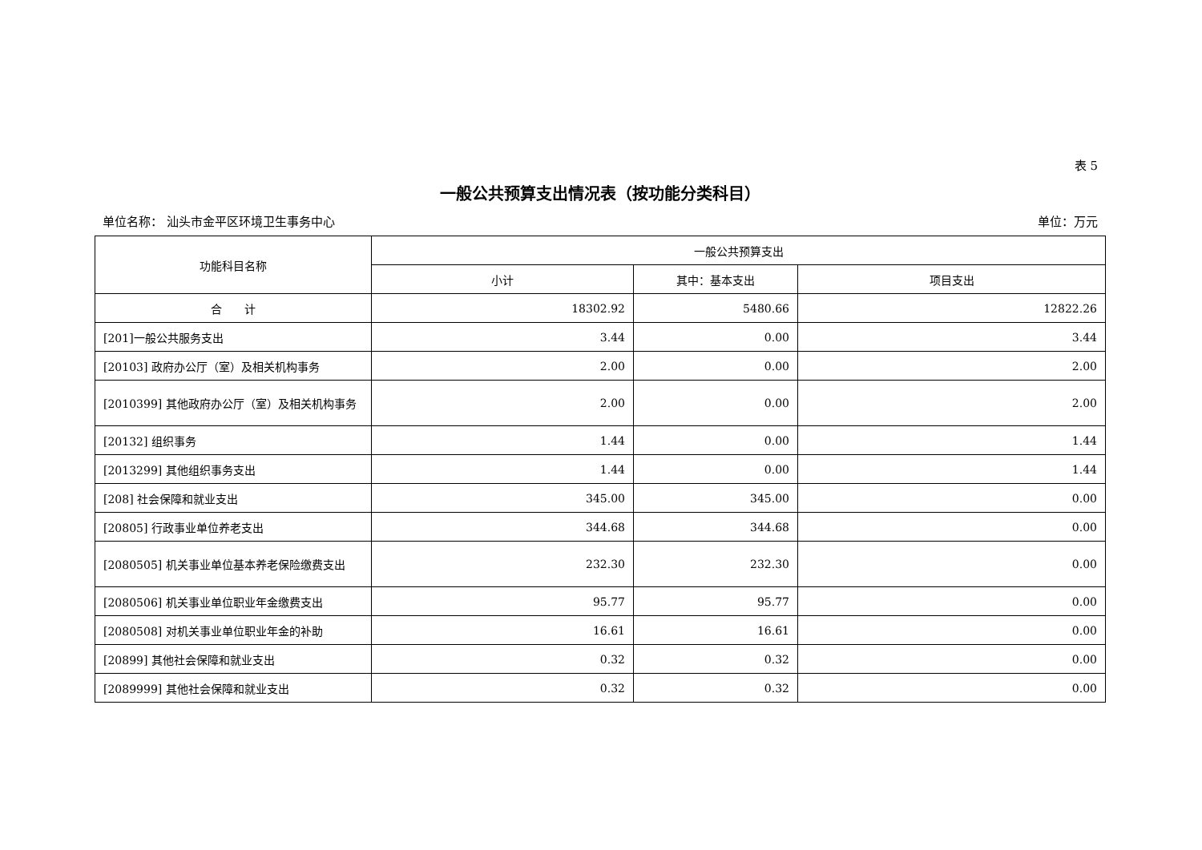表 5
一般公共预算支出情况表（按功能分类科目）
单位名称： 汕头市金平区环境卫生事务中心 单位：万元
| 功能科目名称 | 一般公共预算支出 | | |
| --- | --- | --- | --- |
| | 小计 | 其中：基本支出 | 项目支出 |
| 合 计 | 18302.92 | 5480.66 | 12822.26 |
| [201]一般公共服务支出 | 3.44 | 0.00 | 3.44 |
| [20103] 政府办公厅（室）及相关机构事务 | 2.00 | 0.00 | 2.00 |
| [2010399] 其他政府办公厅（室）及相关机构事务 | 2.00 | 0.00 | 2.00 |
| [20132] 组织事务 | 1.44 | 0.00 | 1.44 |
| [2013299] 其他组织事务支出 | 1.44 | 0.00 | 1.44 |
| [208] 社会保障和就业支出 | 345.00 | 345.00 | 0.00 |
| [20805] 行政事业单位养老支出 | 344.68 | 344.68 | 0.00 |
| [2080505] 机关事业单位基本养老保险缴费支出 | 232.30 | 232.30 | 0.00 |
| [2080506] 机关事业单位职业年金缴费支出 | 95.77 | 95.77 | 0.00 |
| [2080508] 对机关事业单位职业年金的补助 | 16.61 | 16.61 | 0.00 |
| [20899] 其他社会保障和就业支出 | 0.32 | 0.32 | 0.00 |
| [2089999] 其他社会保障和就业支出 | 0.32 | 0.32 | 0.00 |